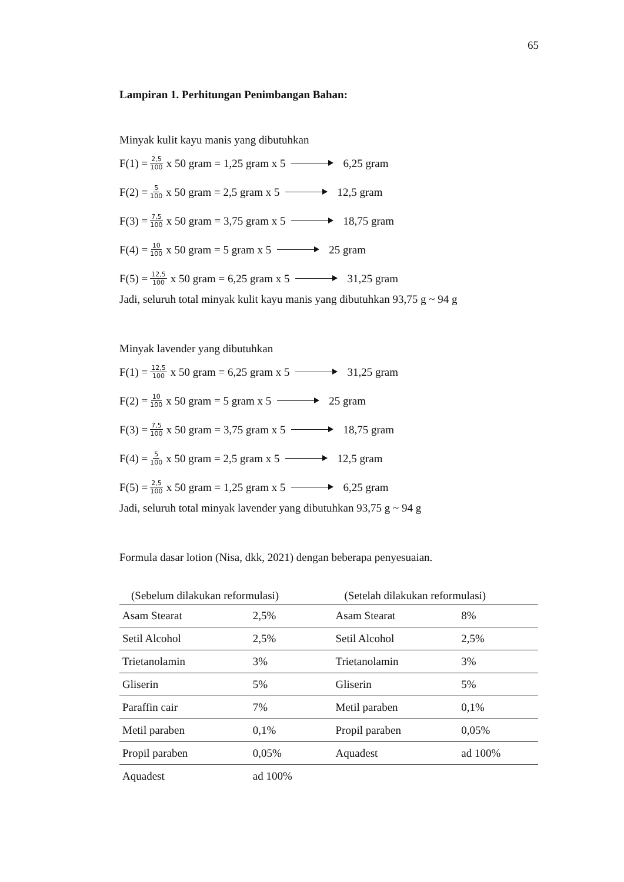65
Lampiran 1. Perhitungan Penimbangan Bahan:
Minyak kulit kayu manis yang dibutuhkan
F(1) = 2,5 100 x 50 gram = 1,25 gram x 5 6,25 gram
F(2) = 5 100 x 50 gram = 2,5 gram x 5 12,5 gram
F(3) = 7,5 100 x 50 gram = 3,75 gram x 5 18,75 gram
F(4) = 10 100 x 50 gram = 5 gram x 5 25 gram
F(5) = 12,5 100 x 50 gram = 6,25 gram x 5 31,25 gram
Jadi, seluruh total minyak kulit kayu manis yang dibutuhkan 93,75 g ~ 94 g
Minyak lavender yang dibutuhkan
F(1) = 12,5 100 x 50 gram = 6,25 gram x 5 31,25 gram
F(2) = 10 100 x 50 gram = 5 gram x 5 25 gram
F(3) = 7,5 100 x 50 gram = 3,75 gram x 5 18,75 gram
F(4) = 5 100 x 50 gram = 2,5 gram x 5 12,5 gram
F(5) = 2,5 100 x 50 gram = 1,25 gram x 5 6,25 gram
Jadi, seluruh total minyak lavender yang dibutuhkan 93,75 g ~ 94 g
Formula dasar lotion (Nisa, dkk, 2021) dengan beberapa penyesuaian.
| (Sebelum dilakukan reformulasi) | | (Setelah dilakukan reformulasi) | |
| --- | --- | --- | --- |
| Asam Stearat | 2,5% | Asam Stearat | 8% |
| Setil Alcohol | 2,5% | Setil Alcohol | 2,5% |
| Trietanolamin | 3% | Trietanolamin | 3% |
| Gliserin | 5% | Gliserin | 5% |
| Paraffin cair | 7% | Metil paraben | 0,1% |
| Metil paraben | 0,1% | Propil paraben | 0,05% |
| Propil paraben | 0,05% | Aquadest | ad 100% |
| Aquadest | ad 100% | | |